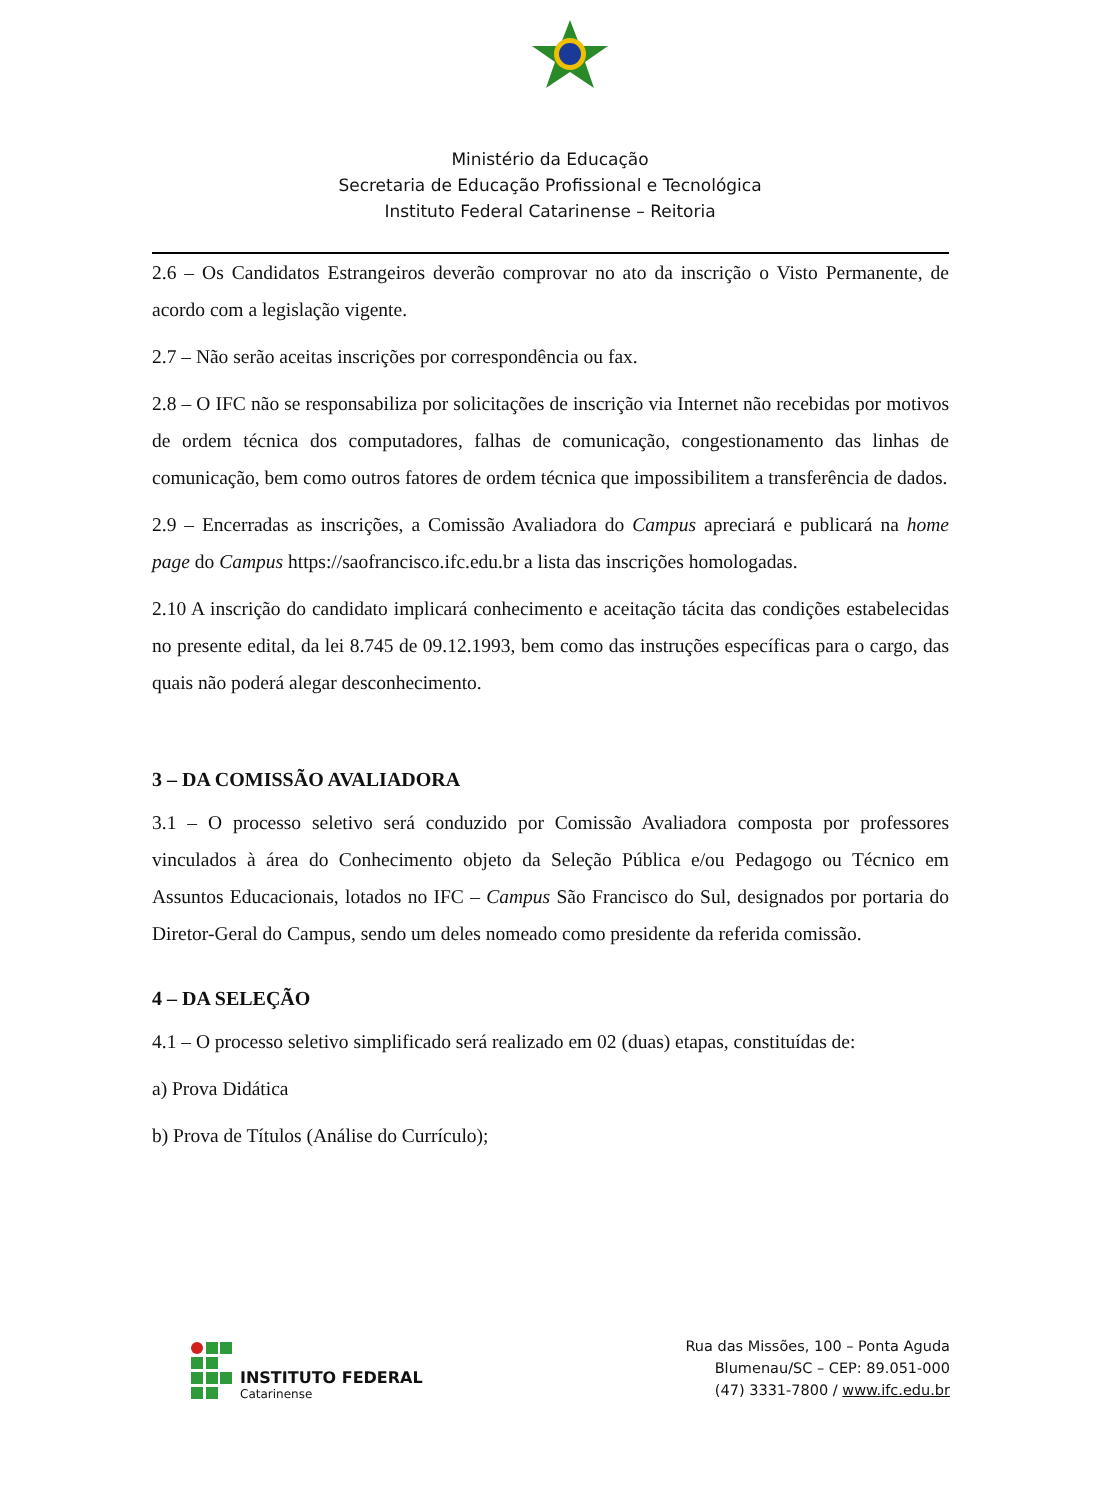Ministério da Educação
Secretaria de Educação Profissional e Tecnológica
Instituto Federal Catarinense – Reitoria
2.6 – Os Candidatos Estrangeiros deverão comprovar no ato da inscrição o Visto Permanente, de acordo com a legislação vigente.
2.7 – Não serão aceitas inscrições por correspondência ou fax.
2.8 – O IFC não se responsabiliza por solicitações de inscrição via Internet não recebidas por motivos de ordem técnica dos computadores, falhas de comunicação, congestionamento das linhas de comunicação, bem como outros fatores de ordem técnica que impossibilitem a transferência de dados.
2.9 – Encerradas as inscrições, a Comissão Avaliadora do Campus apreciará e publicará na home page do Campus https://saofrancisco.ifc.edu.br a lista das inscrições homologadas.
2.10 A inscrição do candidato implicará conhecimento e aceitação tácita das condições estabelecidas no presente edital, da lei 8.745 de 09.12.1993, bem como das instruções específicas para o cargo, das quais não poderá alegar desconhecimento.
3 – DA COMISSÃO AVALIADORA
3.1 – O processo seletivo será conduzido por Comissão Avaliadora composta por professores vinculados à área do Conhecimento objeto da Seleção Pública e/ou Pedagogo ou Técnico em Assuntos Educacionais, lotados no IFC – Campus São Francisco do Sul, designados por portaria do Diretor-Geral do Campus, sendo um deles nomeado como presidente da referida comissão.
4 – DA SELEÇÃO
4.1 – O processo seletivo simplificado será realizado em 02 (duas) etapas, constituídas de:
a) Prova Didática
b) Prova de Títulos (Análise do Currículo);
INSTITUTO FEDERAL
Catarinense
Rua das Missões, 100 – Ponta Aguda
Blumenau/SC – CEP: 89.051-000
(47) 3331-7800 / www.ifc.edu.br